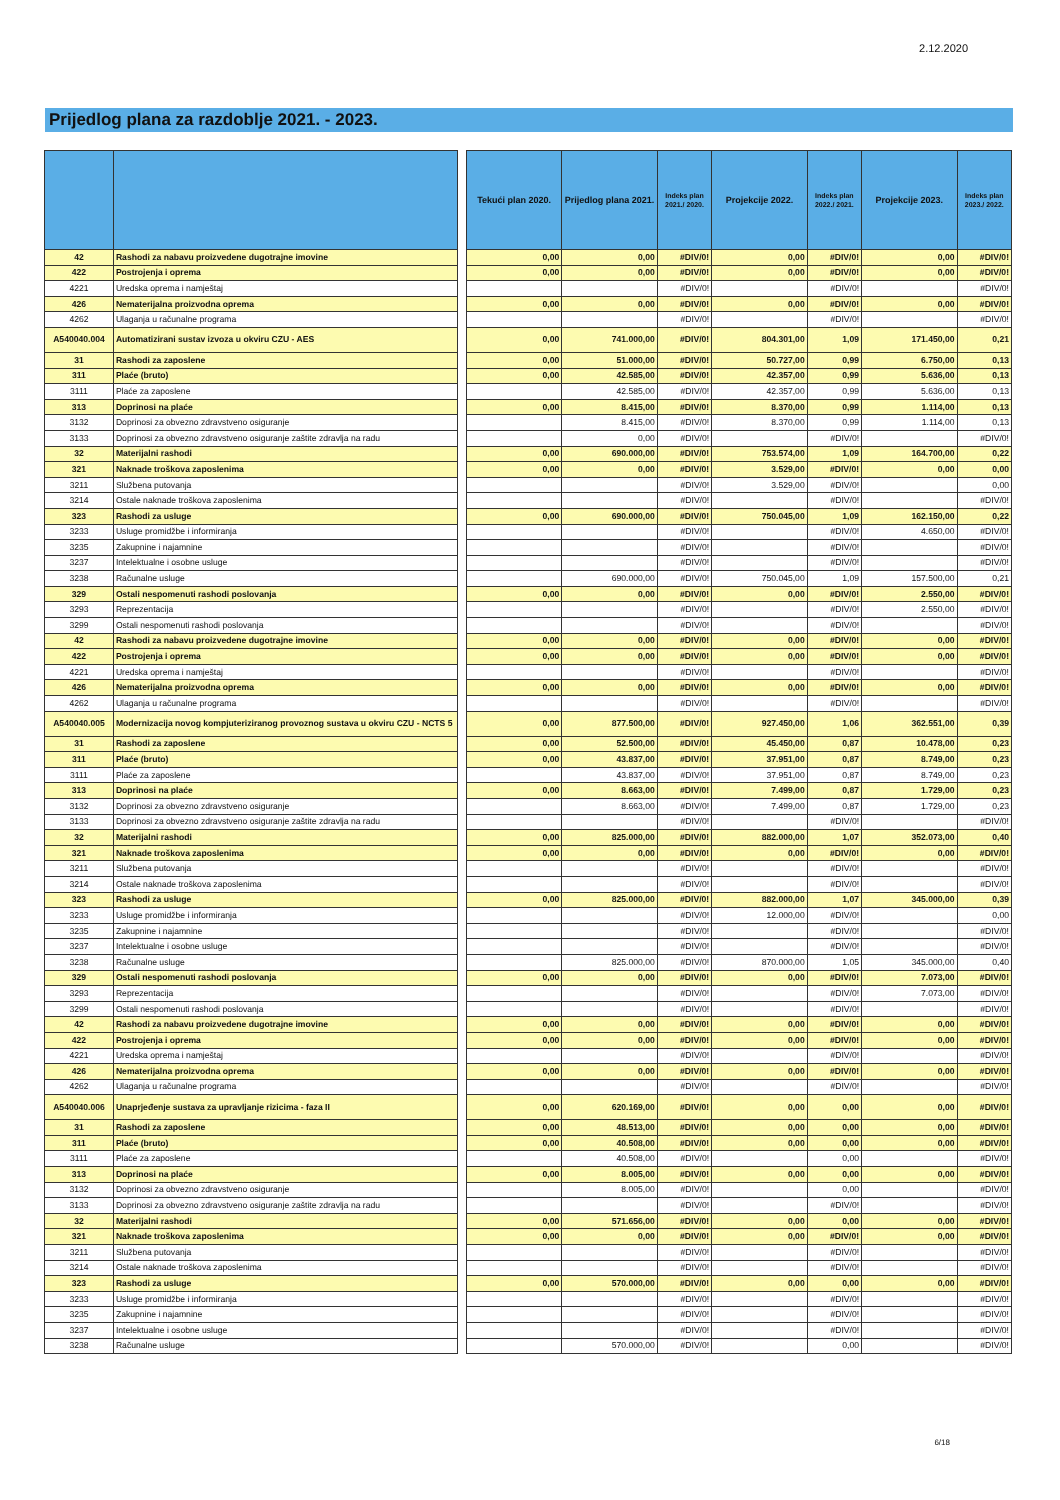2.12.2020
Prijedlog plana za razdoblje 2021. - 2023.
| | | | Tekući plan 2020. | Prijedlog plana 2021. | Indeks plan 2021./ 2020. | Projekcije 2022. | Indeks plan 2022./ 2021. | Projekcije 2023. | Indeks plan 2023./ 2022. |
| 42 | Rashodi za nabavu proizvedene dugotrajne imovine | | 0,00 | 0,00 | #DIV/0! | 0,00 | #DIV/0! | 0,00 | #DIV/0! |
| 422 | Postrojenja i oprema | | 0,00 | 0,00 | #DIV/0! | 0,00 | #DIV/0! | 0,00 | #DIV/0! |
| 4221 | Uredska oprema i namještaj | | | | #DIV/0! | | #DIV/0! | | #DIV/0! |
| 426 | Nematerijalna proizvodna oprema | | 0,00 | 0,00 | #DIV/0! | 0,00 | #DIV/0! | 0,00 | #DIV/0! |
| 4262 | Ulaganja u računalne programa | | | | #DIV/0! | | #DIV/0! | | #DIV/0! |
| A540040.004 | Automatizirani sustav izvoza u okviru CZU - AES | | 0,00 | 741.000,00 | #DIV/0! | 804.301,00 | 1,09 | 171.450,00 | 0,21 |
| 31 | Rashodi za zaposlene | | 0,00 | 51.000,00 | #DIV/0! | 50.727,00 | 0,99 | 6.750,00 | 0,13 |
| 311 | Plaće (bruto) | | 0,00 | 42.585,00 | #DIV/0! | 42.357,00 | 0,99 | 5.636,00 | 0,13 |
| 3111 | Plaće za zaposlene | | | 42.585,00 | #DIV/0! | 42.357,00 | 0,99 | 5.636,00 | 0,13 |
| 313 | Doprinosi na plaće | | 0,00 | 8.415,00 | #DIV/0! | 8.370,00 | 0,99 | 1.114,00 | 0,13 |
| 3132 | Doprinosi za obvezno zdravstveno osiguranje | | | 8.415,00 | #DIV/0! | 8.370,00 | 0,99 | 1.114,00 | 0,13 |
| 3133 | Doprinosi za obvezno zdravstveno osiguranje zaštite zdravlja na radu | | | 0,00 | #DIV/0! | | #DIV/0! | | #DIV/0! |
| 32 | Materijalni rashodi | | 0,00 | 690.000,00 | #DIV/0! | 753.574,00 | 1,09 | 164.700,00 | 0,22 |
| 321 | Naknade troškova zaposlenima | | 0,00 | 0,00 | #DIV/0! | 3.529,00 | #DIV/0! | 0,00 | 0,00 |
| 3211 | Službena putovanja | | | | #DIV/0! | 3.529,00 | #DIV/0! | | 0,00 |
| 3214 | Ostale naknade troškova zaposlenima | | | | #DIV/0! | | #DIV/0! | | #DIV/0! |
| 323 | Rashodi za usluge | | 0,00 | 690.000,00 | #DIV/0! | 750.045,00 | 1,09 | 162.150,00 | 0,22 |
| 3233 | Usluge promidžbe i informiranja | | | | #DIV/0! | | #DIV/0! | 4.650,00 | #DIV/0! |
| 3235 | Zakupnine i najamnine | | | | #DIV/0! | | #DIV/0! | | #DIV/0! |
| 3237 | Intelektualne i osobne usluge | | | | #DIV/0! | | #DIV/0! | | #DIV/0! |
| 3238 | Računalne usluge | | | 690.000,00 | #DIV/0! | 750.045,00 | 1,09 | 157.500,00 | 0,21 |
| 329 | Ostali nespomenuti rashodi poslovanja | | 0,00 | 0,00 | #DIV/0! | 0,00 | #DIV/0! | 2.550,00 | #DIV/0! |
| 3293 | Reprezentacija | | | | #DIV/0! | | #DIV/0! | 2.550,00 | #DIV/0! |
| 3299 | Ostali nespomenuti rashodi poslovanja | | | | #DIV/0! | | #DIV/0! | | #DIV/0! |
| 42 | Rashodi za nabavu proizvedene dugotrajne imovine | | 0,00 | 0,00 | #DIV/0! | 0,00 | #DIV/0! | 0,00 | #DIV/0! |
| 422 | Postrojenja i oprema | | 0,00 | 0,00 | #DIV/0! | 0,00 | #DIV/0! | 0,00 | #DIV/0! |
| 4221 | Uredska oprema i namještaj | | | | #DIV/0! | | #DIV/0! | | #DIV/0! |
| 426 | Nematerijalna proizvodna oprema | | 0,00 | 0,00 | #DIV/0! | 0,00 | #DIV/0! | 0,00 | #DIV/0! |
| 4262 | Ulaganja u računalne programa | | | | #DIV/0! | | #DIV/0! | | #DIV/0! |
| A540040.005 | Modernizacija novog kompjuteriziranog provoznog sustava u okviru CZU - NCTS 5 | | 0,00 | 877.500,00 | #DIV/0! | 927.450,00 | 1,06 | 362.551,00 | 0,39 |
| 31 | Rashodi za zaposlene | | 0,00 | 52.500,00 | #DIV/0! | 45.450,00 | 0,87 | 10.478,00 | 0,23 |
| 311 | Plaće (bruto) | | 0,00 | 43.837,00 | #DIV/0! | 37.951,00 | 0,87 | 8.749,00 | 0,23 |
| 3111 | Plaće za zaposlene | | | 43.837,00 | #DIV/0! | 37.951,00 | 0,87 | 8.749,00 | 0,23 |
| 313 | Doprinosi na plaće | | 0,00 | 8.663,00 | #DIV/0! | 7.499,00 | 0,87 | 1.729,00 | 0,23 |
| 3132 | Doprinosi za obvezno zdravstveno osiguranje | | | 8.663,00 | #DIV/0! | 7.499,00 | 0,87 | 1.729,00 | 0,23 |
| 3133 | Doprinosi za obvezno zdravstveno osiguranje zaštite zdravlja na radu | | | | #DIV/0! | | #DIV/0! | | #DIV/0! |
| 32 | Materijalni rashodi | | 0,00 | 825.000,00 | #DIV/0! | 882.000,00 | 1,07 | 352.073,00 | 0,40 |
| 321 | Naknade troškova zaposlenima | | 0,00 | 0,00 | #DIV/0! | 0,00 | #DIV/0! | 0,00 | #DIV/0! |
| 3211 | Službena putovanja | | | | #DIV/0! | | #DIV/0! | | #DIV/0! |
| 3214 | Ostale naknade troškova zaposlenima | | | | #DIV/0! | | #DIV/0! | | #DIV/0! |
| 323 | Rashodi za usluge | | 0,00 | 825.000,00 | #DIV/0! | 882.000,00 | 1,07 | 345.000,00 | 0,39 |
| 3233 | Usluge promidžbe i informiranja | | | | #DIV/0! | 12.000,00 | #DIV/0! | | 0,00 |
| 3235 | Zakupnine i najamnine | | | | #DIV/0! | | #DIV/0! | | #DIV/0! |
| 3237 | Intelektualne i osobne usluge | | | | #DIV/0! | | #DIV/0! | | #DIV/0! |
| 3238 | Računalne usluge | | | 825.000,00 | #DIV/0! | 870.000,00 | 1,05 | 345.000,00 | 0,40 |
| 329 | Ostali nespomenuti rashodi poslovanja | | 0,00 | 0,00 | #DIV/0! | 0,00 | #DIV/0! | 7.073,00 | #DIV/0! |
| 3293 | Reprezentacija | | | | #DIV/0! | | #DIV/0! | 7.073,00 | #DIV/0! |
| 3299 | Ostali nespomenuti rashodi poslovanja | | | | #DIV/0! | | #DIV/0! | | #DIV/0! |
| 42 | Rashodi za nabavu proizvedene dugotrajne imovine | | 0,00 | 0,00 | #DIV/0! | 0,00 | #DIV/0! | 0,00 | #DIV/0! |
| 422 | Postrojenja i oprema | | 0,00 | 0,00 | #DIV/0! | 0,00 | #DIV/0! | 0,00 | #DIV/0! |
| 4221 | Uredska oprema i namještaj | | | | #DIV/0! | | #DIV/0! | | #DIV/0! |
| 426 | Nematerijalna proizvodna oprema | | 0,00 | 0,00 | #DIV/0! | 0,00 | #DIV/0! | 0,00 | #DIV/0! |
| 4262 | Ulaganja u računalne programa | | | | #DIV/0! | | #DIV/0! | | #DIV/0! |
| A540040.006 | Unaprjeđenje sustava za upravljanje rizicima - faza II | | 0,00 | 620.169,00 | #DIV/0! | 0,00 | 0,00 | 0,00 | #DIV/0! |
| 31 | Rashodi za zaposlene | | 0,00 | 48.513,00 | #DIV/0! | 0,00 | 0,00 | 0,00 | #DIV/0! |
| 311 | Plaće (bruto) | | 0,00 | 40.508,00 | #DIV/0! | 0,00 | 0,00 | 0,00 | #DIV/0! |
| 3111 | Plaće za zaposlene | | | 40.508,00 | #DIV/0! | | 0,00 | | #DIV/0! |
| 313 | Doprinosi na plaće | | 0,00 | 8.005,00 | #DIV/0! | 0,00 | 0,00 | 0,00 | #DIV/0! |
| 3132 | Doprinosi za obvezno zdravstveno osiguranje | | | 8.005,00 | #DIV/0! | | 0,00 | | #DIV/0! |
| 3133 | Doprinosi za obvezno zdravstveno osiguranje zaštite zdravlja na radu | | | | #DIV/0! | | #DIV/0! | | #DIV/0! |
| 32 | Materijalni rashodi | | 0,00 | 571.656,00 | #DIV/0! | 0,00 | 0,00 | 0,00 | #DIV/0! |
| 321 | Naknade troškova zaposlenima | | 0,00 | 0,00 | #DIV/0! | 0,00 | #DIV/0! | 0,00 | #DIV/0! |
| 3211 | Službena putovanja | | | | #DIV/0! | | #DIV/0! | | #DIV/0! |
| 3214 | Ostale naknade troškova zaposlenima | | | | #DIV/0! | | #DIV/0! | | #DIV/0! |
| 323 | Rashodi za usluge | | 0,00 | 570.000,00 | #DIV/0! | 0,00 | 0,00 | 0,00 | #DIV/0! |
| 3233 | Usluge promidžbe i informiranja | | | | #DIV/0! | | #DIV/0! | | #DIV/0! |
| 3235 | Zakupnine i najamnine | | | | #DIV/0! | | #DIV/0! | | #DIV/0! |
| 3237 | Intelektualne i osobne usluge | | | | #DIV/0! | | #DIV/0! | | #DIV/0! |
| 3238 | Računalne usluge | | | 570.000,00 | #DIV/0! | | 0,00 | | #DIV/0! |
6/18